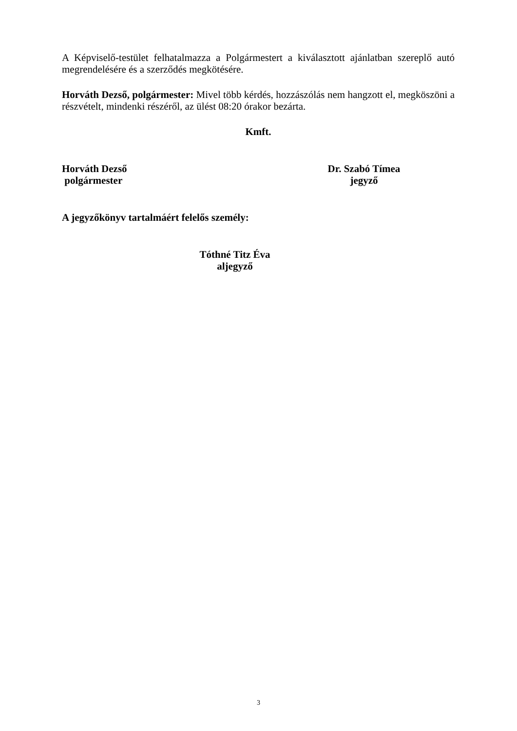A Képviselő-testület felhatalmazza a Polgármestert a kiválasztott ajánlatban szereplő autó megrendelésére és a szerződés megkötésére.
Horváth Dezső, polgármester: Mivel több kérdés, hozzászólás nem hangzott el, megköszöni a részvételt, mindenki részéről, az ülést 08:20 órakor bezárta.
Kmft.
Horváth Dezső
polgármester
Dr. Szabó Tímea
jegyző
A jegyzőkönyv tartalmáért felelős személy:
Tóthné Titz Éva
aljegyző
3